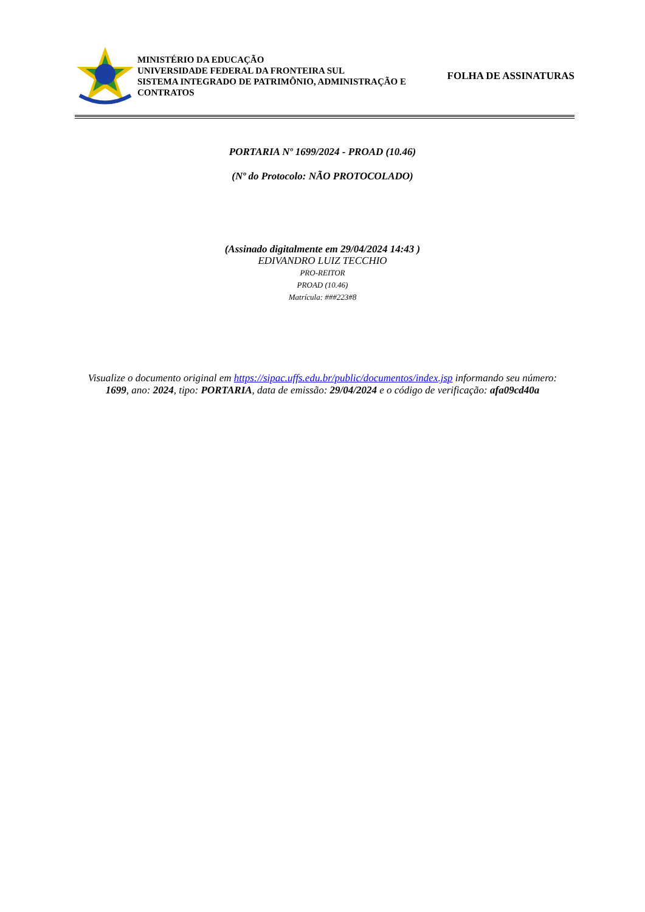MINISTÉRIO DA EDUCAÇÃO
UNIVERSIDADE FEDERAL DA FRONTEIRA SUL
SISTEMA INTEGRADO DE PATRIMÔNIO, ADMINISTRAÇÃO E CONTRATOS
FOLHA DE ASSINATURAS
PORTARIA Nº 1699/2024 - PROAD (10.46)
(Nº do Protocolo: NÃO PROTOCOLADO)
(Assinado digitalmente em 29/04/2024 14:43 )
EDIVANDRO LUIZ TECCHIO
PRO-REITOR
PROAD (10.46)
Matrícula: ###223#8
Visualize o documento original em https://sipac.uffs.edu.br/public/documentos/index.jsp informando seu número:
1699, ano: 2024, tipo: PORTARIA, data de emissão: 29/04/2024 e o código de verificação: afa09cd40a